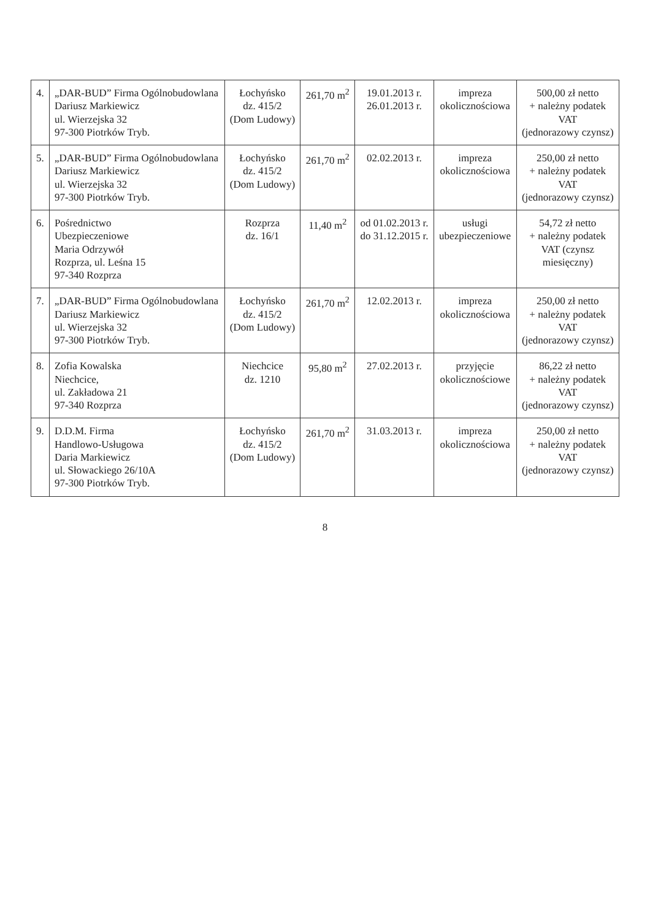| 4. | „DAR-BUD” Firma Ogólnobudowlana Dariusz Markiewicz ul. Wierzejska 32 97-300 Piotrków Tryb. | Łochyńsko dz. 415/2 (Dom Ludowy) | 261,70 m<sup>2</sup> | 19.01.2013 r. 26.01.2013 r. | impreza okolicznościowa | 500,00 zł netto + należny podatek VAT (jednorazowy czynsz) |
| 5. | „DAR-BUD” Firma Ogólnobudowlana Dariusz Markiewicz ul. Wierzejska 32 97-300 Piotrków Tryb. | Łochyńsko dz. 415/2 (Dom Ludowy) | 261,70 m<sup>2</sup> | 02.02.2013 r. | impreza okolicznościowa | 250,00 zł netto + należny podatek VAT (jednorazowy czynsz) |
| 6. | Pośrednictwo Ubezpieczeniowe Maria Odrzywół Rozprza, ul. Leśna 15 97-340 Rozprza | Rozprza dz. 16/1 | 11,40 m<sup>2</sup> | od 01.02.2013 r. do 31.12.2015 r. | usługi ubezpieczeniowe | 54,72 zł netto + należny podatek VAT (czynsz miesięczny) |
| 7. | „DAR-BUD” Firma Ogólnobudowlana Dariusz Markiewicz ul. Wierzejska 32 97-300 Piotrków Tryb. | Łochyńsko dz. 415/2 (Dom Ludowy) | 261,70 m<sup>2</sup> | 12.02.2013 r. | impreza okolicznościowa | 250,00 zł netto + należny podatek VAT (jednorazowy czynsz) |
| 8. | Zofia Kowalska Niechcice, ul. Zakładowa 21 97-340 Rozprza | Niechcice dz. 1210 | 95,80 m<sup>2</sup> | 27.02.2013 r. | przyjęcie okolicznościowe | 86,22 zł netto + należny podatek VAT (jednorazowy czynsz) |
| 9. | D.D.M. Firma Handlowo-Usługowa Daria Markiewicz ul. Słowackiego 26/10A 97-300 Piotrków Tryb. | Łochyńsko dz. 415/2 (Dom Ludowy) | 261,70 m<sup>2</sup> | 31.03.2013 r. | impreza okolicznościowa | 250,00 zł netto + należny podatek VAT (jednorazowy czynsz) |
8